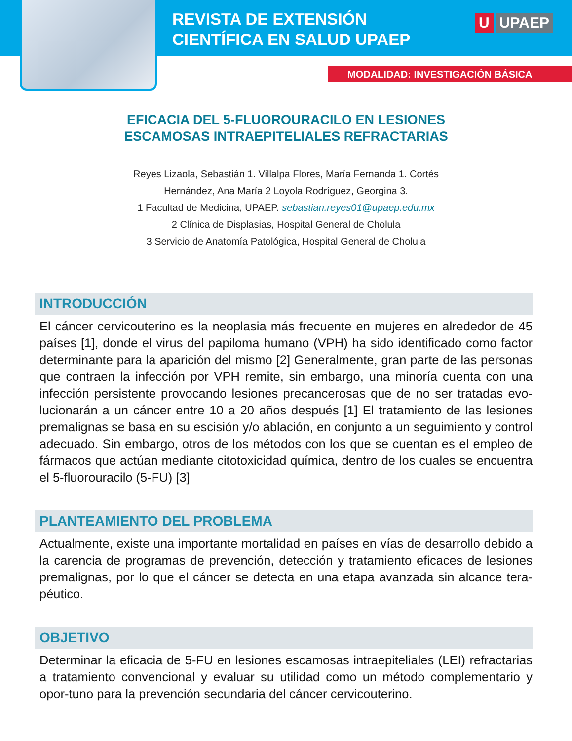REVISTA DE EXTENSIÓN
CIENTÍFICA EN SALUD UPAEP
U UPAEP
MODALIDAD: INVESTIGACIÓN BÁSICA
EFICACIA DEL 5-FLUOROURACILO EN LESIONES
ESCAMOSAS INTRAEPITELIALES REFRACTARIAS
Reyes Lizaola, Sebastián 1. Villalpa Flores, María Fernanda 1. Cortés Hernández, Ana María 2 Loyola Rodríguez, Georgina 3.
1 Facultad de Medicina, UPAEP. sebastian.reyes01@upaep.edu.mx
2 Clínica de Displasias, Hospital General de Cholula
3 Servicio de Anatomía Patológica, Hospital General de Cholula
INTRODUCCIÓN
El cáncer cervicouterino es la neoplasia más frecuente en mujeres en alrededor de 45 países [1], donde el virus del papiloma humano (VPH) ha sido identificado como factor determinante para la aparición del mismo [2] Generalmente, gran parte de las personas que contraen la infección por VPH remite, sin embargo, una minoría cuenta con una infección persistente provocando lesiones precancerosas que de no ser tratadas evo-lucionarán a un cáncer entre 10 a 20 años después [1] El tratamiento de las lesiones premalignas se basa en su escisión y/o ablación, en conjunto a un seguimiento y control adecuado. Sin embargo, otros de los métodos con los que se cuentan es el empleo de fármacos que actúan mediante citotoxicidad química, dentro de los cuales se encuentra el 5-fluorouracilo (5-FU) [3]
PLANTEAMIENTO DEL PROBLEMA
Actualmente, existe una importante mortalidad en países en vías de desarrollo debido a la carencia de programas de prevención, detección y tratamiento eficaces de lesiones premalignas, por lo que el cáncer se detecta en una etapa avanzada sin alcance tera-péutico.
OBJETIVO
Determinar la eficacia de 5-FU en lesiones escamosas intraepiteliales (LEI) refractarias a tratamiento convencional y evaluar su utilidad como un método complementario y opor-tuno para la prevención secundaria del cáncer cervicouterino.